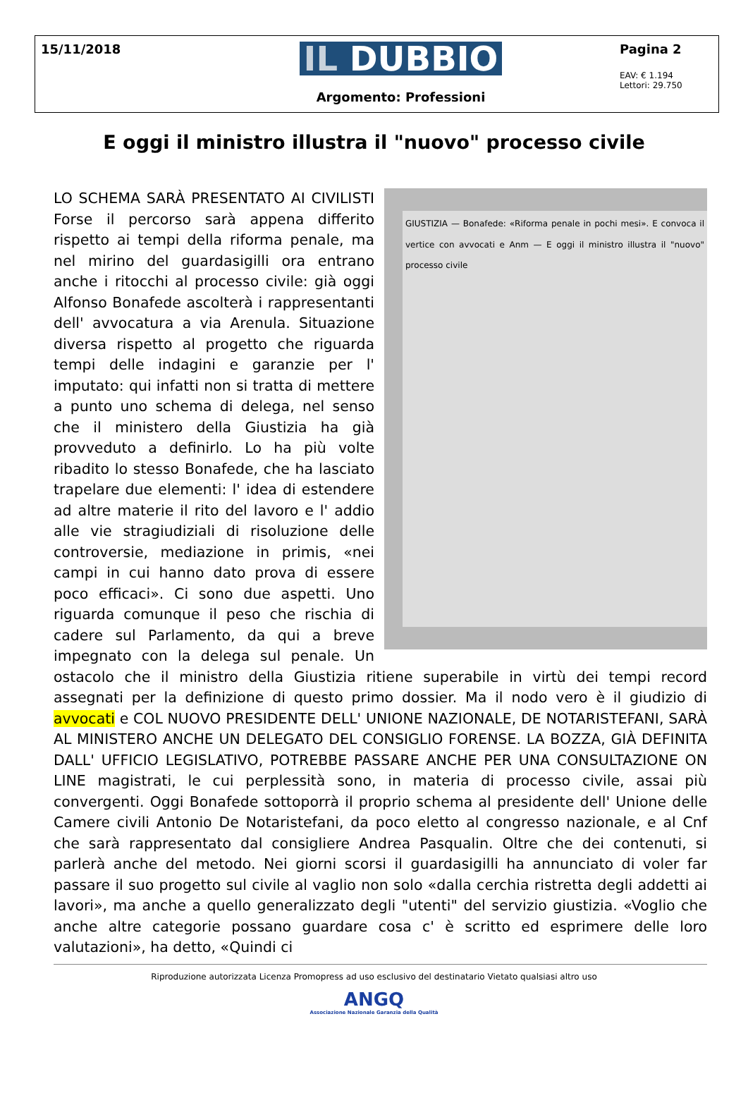15/11/2018
IL DUBBIO
Argomento: Professioni
Pagina 2
EAV: € 1.194
Lettori: 29.750
E oggi il ministro illustra il "nuovo" processo civile
GIUSTIZIA — Bonafede: «Riforma penale in pochi mesi». E convoca il vertice con avvocati e Anm — E oggi il ministro illustra il "nuovo" processo civile
LO SCHEMA SARÀ PRESENTATO AI CIVILISTI Forse il percorso sarà appena differito rispetto ai tempi della riforma penale, ma nel mirino del guardasigilli ora entrano anche i ritocchi al processo civile: già oggi Alfonso Bonafede ascolterà i rappresentanti dell' avvocatura a via Arenula. Situazione diversa rispetto al progetto che riguarda tempi delle indagini e garanzie per l' imputato: qui infatti non si tratta di mettere a punto uno schema di delega, nel senso che il ministero della Giustizia ha già provveduto a definirlo. Lo ha più volte ribadito lo stesso Bonafede, che ha lasciato trapelare due elementi: l' idea di estendere ad altre materie il rito del lavoro e l' addio alle vie stragiudiziali di risoluzione delle controversie, mediazione in primis, «nei campi in cui hanno dato prova di essere poco efficaci». Ci sono due aspetti. Uno riguarda comunque il peso che rischia di cadere sul Parlamento, da qui a breve impegnato con la delega sul penale. Un ostacolo che il ministro della Giustizia ritiene superabile in virtù dei tempi record assegnati per la definizione di questo primo dossier. Ma il nodo vero è il giudizio di avvocati e COL NUOVO PRESIDENTE DELL' UNIONE NAZIONALE, DE NOTARISTEFANI, SARÀ AL MINISTERO ANCHE UN DELEGATO DEL CONSIGLIO FORENSE. LA BOZZA, GIÀ DEFINITA DALL' UFFICIO LEGISLATIVO, POTREBBE PASSARE ANCHE PER UNA CONSULTAZIONE ON LINE magistrati, le cui perplessità sono, in materia di processo civile, assai più convergenti. Oggi Bonafede sottoporrà il proprio schema al presidente dell' Unione delle Camere civili Antonio De Notaristefani, da poco eletto al congresso nazionale, e al Cnf che sarà rappresentato dal consigliere Andrea Pasqualin. Oltre che dei contenuti, si parlerà anche del metodo. Nei giorni scorsi il guardasigilli ha annunciato di voler far passare il suo progetto sul civile al vaglio non solo «dalla cerchia ristretta degli addetti ai lavori», ma anche a quello generalizzato degli "utenti" del servizio giustizia. «Voglio che anche altre categorie possano guardare cosa c' è scritto ed esprimere delle loro valutazioni», ha detto, «Quindi ci
Riproduzione autorizzata Licenza Promopress ad uso esclusivo del destinatario Vietato qualsiasi altro uso
ANGQ
Associazione Nazionale Garanzia della Qualità